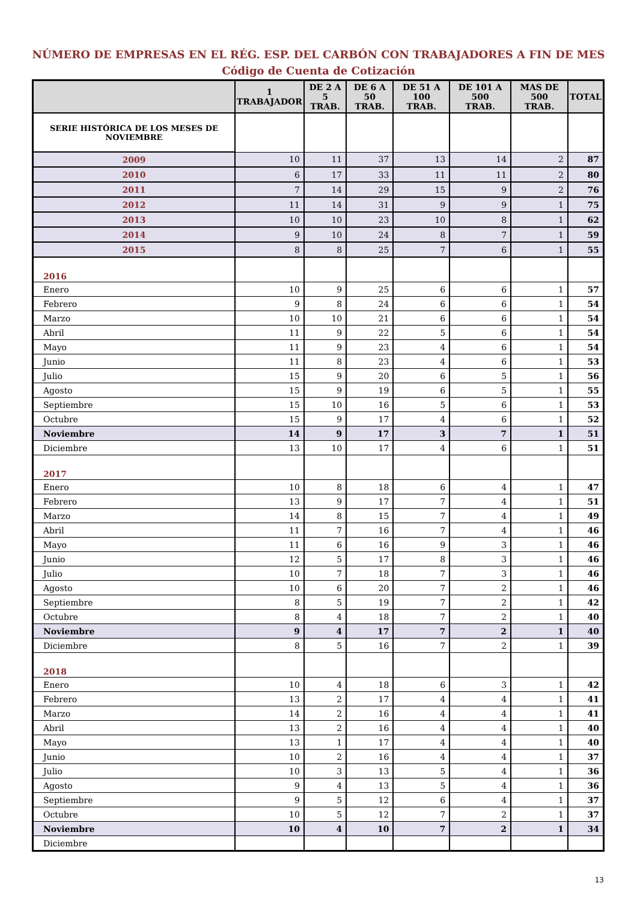NÚMERO DE EMPRESAS EN EL RÉG. ESP. DEL CARBÓN CON TRABAJADORES A FIN DE MES
Código de Cuenta de Cotización
| | 1 TRABAJADOR | DE 2 A 5 TRAB. | DE 6 A 50 TRAB. | DE 51 A 100 TRAB. | DE 101 A 500 TRAB. | MAS DE 500 TRAB. | TOTAL |
| --- | --- | --- | --- | --- | --- | --- | --- |
| SERIE HISTÓRICA DE LOS MESES DE NOVIEMBRE | | | | | | | |
| 2009 | 10 | 11 | 37 | 13 | 14 | 2 | 87 |
| 2010 | 6 | 17 | 33 | 11 | 11 | 2 | 80 |
| 2011 | 7 | 14 | 29 | 15 | 9 | 2 | 76 |
| 2012 | 11 | 14 | 31 | 9 | 9 | 1 | 75 |
| 2013 | 10 | 10 | 23 | 10 | 8 | 1 | 62 |
| 2014 | 9 | 10 | 24 | 8 | 7 | 1 | 59 |
| 2015 | 8 | 8 | 25 | 7 | 6 | 1 | 55 |
| 2016 | | | | | | | |
| Enero | 10 | 9 | 25 | 6 | 6 | 1 | 57 |
| Febrero | 9 | 8 | 24 | 6 | 6 | 1 | 54 |
| Marzo | 10 | 10 | 21 | 6 | 6 | 1 | 54 |
| Abril | 11 | 9 | 22 | 5 | 6 | 1 | 54 |
| Mayo | 11 | 9 | 23 | 4 | 6 | 1 | 54 |
| Junio | 11 | 8 | 23 | 4 | 6 | 1 | 53 |
| Julio | 15 | 9 | 20 | 6 | 5 | 1 | 56 |
| Agosto | 15 | 9 | 19 | 6 | 5 | 1 | 55 |
| Septiembre | 15 | 10 | 16 | 5 | 6 | 1 | 53 |
| Octubre | 15 | 9 | 17 | 4 | 6 | 1 | 52 |
| Noviembre | 14 | 9 | 17 | 3 | 7 | 1 | 51 |
| Diciembre | 13 | 10 | 17 | 4 | 6 | 1 | 51 |
| 2017 | | | | | | | |
| Enero | 10 | 8 | 18 | 6 | 4 | 1 | 47 |
| Febrero | 13 | 9 | 17 | 7 | 4 | 1 | 51 |
| Marzo | 14 | 8 | 15 | 7 | 4 | 1 | 49 |
| Abril | 11 | 7 | 16 | 7 | 4 | 1 | 46 |
| Mayo | 11 | 6 | 16 | 9 | 3 | 1 | 46 |
| Junio | 12 | 5 | 17 | 8 | 3 | 1 | 46 |
| Julio | 10 | 7 | 18 | 7 | 3 | 1 | 46 |
| Agosto | 10 | 6 | 20 | 7 | 2 | 1 | 46 |
| Septiembre | 8 | 5 | 19 | 7 | 2 | 1 | 42 |
| Octubre | 8 | 4 | 18 | 7 | 2 | 1 | 40 |
| Noviembre | 9 | 4 | 17 | 7 | 2 | 1 | 40 |
| Diciembre | 8 | 5 | 16 | 7 | 2 | 1 | 39 |
| 2018 | | | | | | | |
| Enero | 10 | 4 | 18 | 6 | 3 | 1 | 42 |
| Febrero | 13 | 2 | 17 | 4 | 4 | 1 | 41 |
| Marzo | 14 | 2 | 16 | 4 | 4 | 1 | 41 |
| Abril | 13 | 2 | 16 | 4 | 4 | 1 | 40 |
| Mayo | 13 | 1 | 17 | 4 | 4 | 1 | 40 |
| Junio | 10 | 2 | 16 | 4 | 4 | 1 | 37 |
| Julio | 10 | 3 | 13 | 5 | 4 | 1 | 36 |
| Agosto | 9 | 4 | 13 | 5 | 4 | 1 | 36 |
| Septiembre | 9 | 5 | 12 | 6 | 4 | 1 | 37 |
| Octubre | 10 | 5 | 12 | 7 | 2 | 1 | 37 |
| Noviembre | 10 | 4 | 10 | 7 | 2 | 1 | 34 |
| Diciembre | | | | | | | |
13